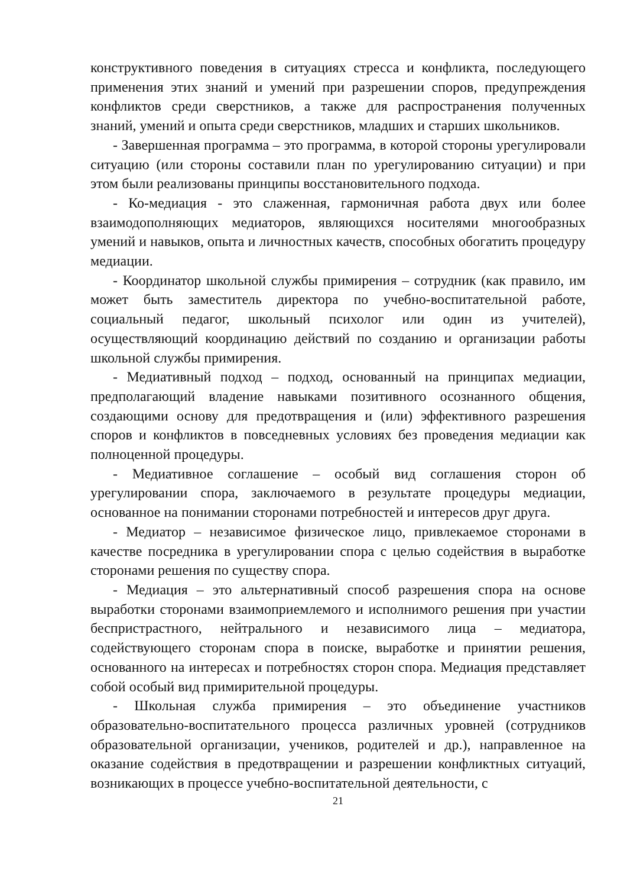конструктивного поведения в ситуациях стресса и конфликта, последующего применения этих знаний и умений при разрешении споров, предупреждения конфликтов среди сверстников, а также для распространения полученных знаний, умений и опыта среди сверстников, младших и старших школьников.
- Завершенная программа – это программа, в которой стороны урегулировали ситуацию (или стороны составили план по урегулированию ситуации) и при этом были реализованы принципы восстановительного подхода.
- Ко-медиация - это слаженная, гармоничная работа двух или более взаимодополняющих медиаторов, являющихся носителями многообразных умений и навыков, опыта и личностных качеств, способных обогатить процедуру медиации.
- Координатор школьной службы примирения – сотрудник (как правило, им может быть заместитель директора по учебно-воспитательной работе, социальный педагог, школьный психолог или один из учителей), осуществляющий координацию действий по созданию и организации работы школьной службы примирения.
- Медиативный подход – подход, основанный на принципах медиации, предполагающий владение навыками позитивного осознанного общения, создающими основу для предотвращения и (или) эффективного разрешения споров и конфликтов в повседневных условиях без проведения медиации как полноценной процедуры.
- Медиативное соглашение – особый вид соглашения сторон об урегулировании спора, заключаемого в результате процедуры медиации, основанное на понимании сторонами потребностей и интересов друг друга.
- Медиатор – независимое физическое лицо, привлекаемое сторонами в качестве посредника в урегулировании спора с целью содействия в выработке сторонами решения по существу спора.
- Медиация – это альтернативный способ разрешения спора на основе выработки сторонами взаимоприемлемого и исполнимого решения при участии беспристрастного, нейтрального и независимого лица – медиатора, содействующего сторонам спора в поиске, выработке и принятии решения, основанного на интересах и потребностях сторон спора. Медиация представляет собой особый вид примирительной процедуры.
- Школьная служба примирения – это объединение участников образовательно-воспитательного процесса различных уровней (сотрудников образовательной организации, учеников, родителей и др.), направленное на оказание содействия в предотвращении и разрешении конфликтных ситуаций, возникающих в процессе учебно-воспитательной деятельности, с
21